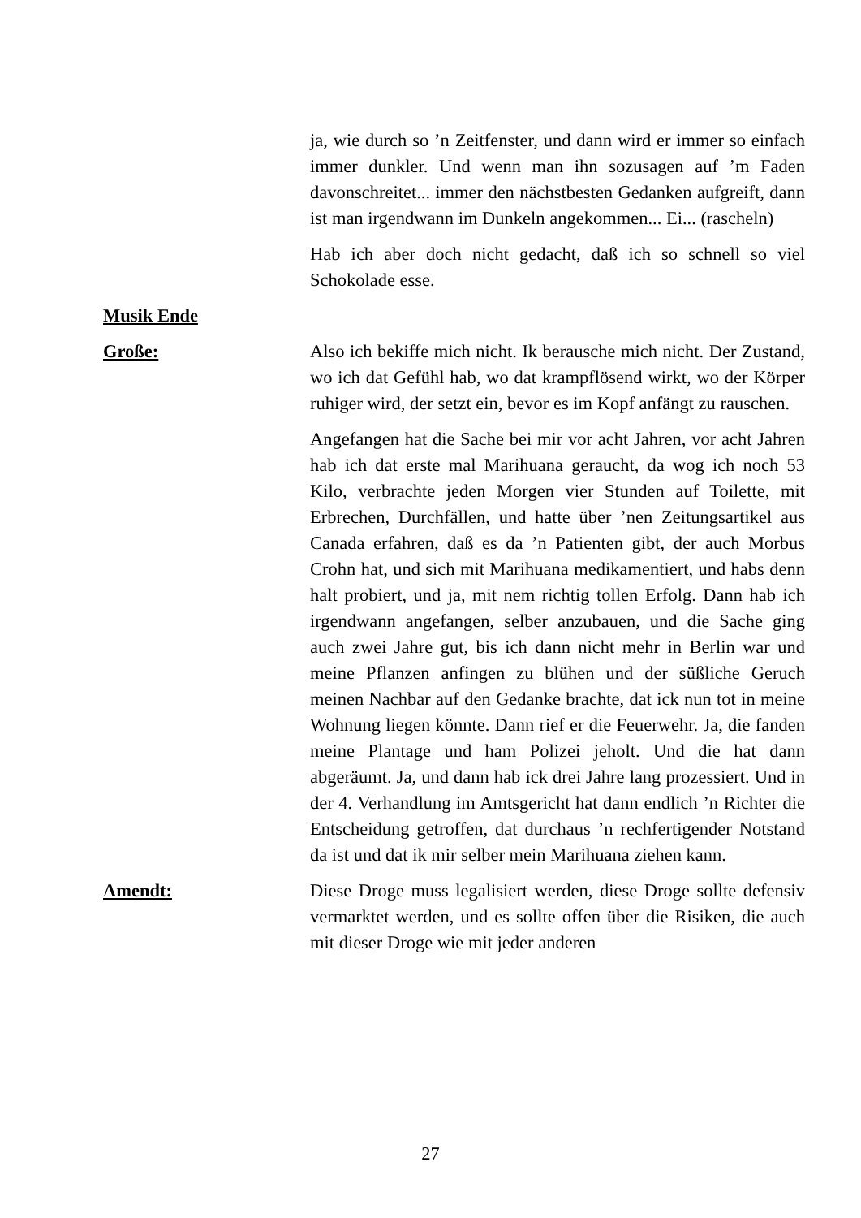ja, wie durch so ’n Zeitfenster, und dann wird er immer so einfach immer dunkler. Und wenn man ihn sozusagen auf ’m Faden davonschreitet... immer den nächstbesten Gedanken aufgreift, dann ist man irgendwann im Dunkeln angekommen... Ei... (rascheln)
Hab ich aber doch nicht gedacht, daß ich so schnell so viel Schokolade esse.
Musik Ende
Große: Also ich bekiffe mich nicht. Ik berausche mich nicht. Der Zustand, wo ich dat Gefühl hab, wo dat krampflösend wirkt, wo der Körper ruhiger wird, der setzt ein, bevor es im Kopf anfängt zu rauschen.
Angefangen hat die Sache bei mir vor acht Jahren, vor acht Jahren hab ich dat erste mal Marihuana geraucht, da wog ich noch 53 Kilo, verbrachte jeden Morgen vier Stunden auf Toilette, mit Erbrechen, Durchfällen, und hatte über ’nen Zeitungsartikel aus Canada erfahren, daß es da ’n Patienten gibt, der auch Morbus Crohn hat, und sich mit Marihuana medikamentiert, und habs denn halt probiert, und ja, mit nem richtig tollen Erfolg. Dann hab ich irgendwann angefangen, selber anzubauen, und die Sache ging auch zwei Jahre gut, bis ich dann nicht mehr in Berlin war und meine Pflanzen anfingen zu blühen und der süßliche Geruch meinen Nachbar auf den Gedanke brachte, dat ick nun tot in meine Wohnung liegen könnte. Dann rief er die Feuerwehr. Ja, die fanden meine Plantage und ham Polizei jeholt. Und die hat dann abgeräumt. Ja, und dann hab ick drei Jahre lang prozessiert. Und in der 4. Verhandlung im Amtsgericht hat dann endlich ’n Richter die Entscheidung getroffen, dat durchaus ’n rechfertigender Notstand da ist und dat ik mir selber mein Marihuana ziehen kann.
Amendt: Diese Droge muss legalisiert werden, diese Droge sollte defensiv vermarktet werden, und es sollte offen über die Risiken, die auch mit dieser Droge wie mit jeder anderen
27